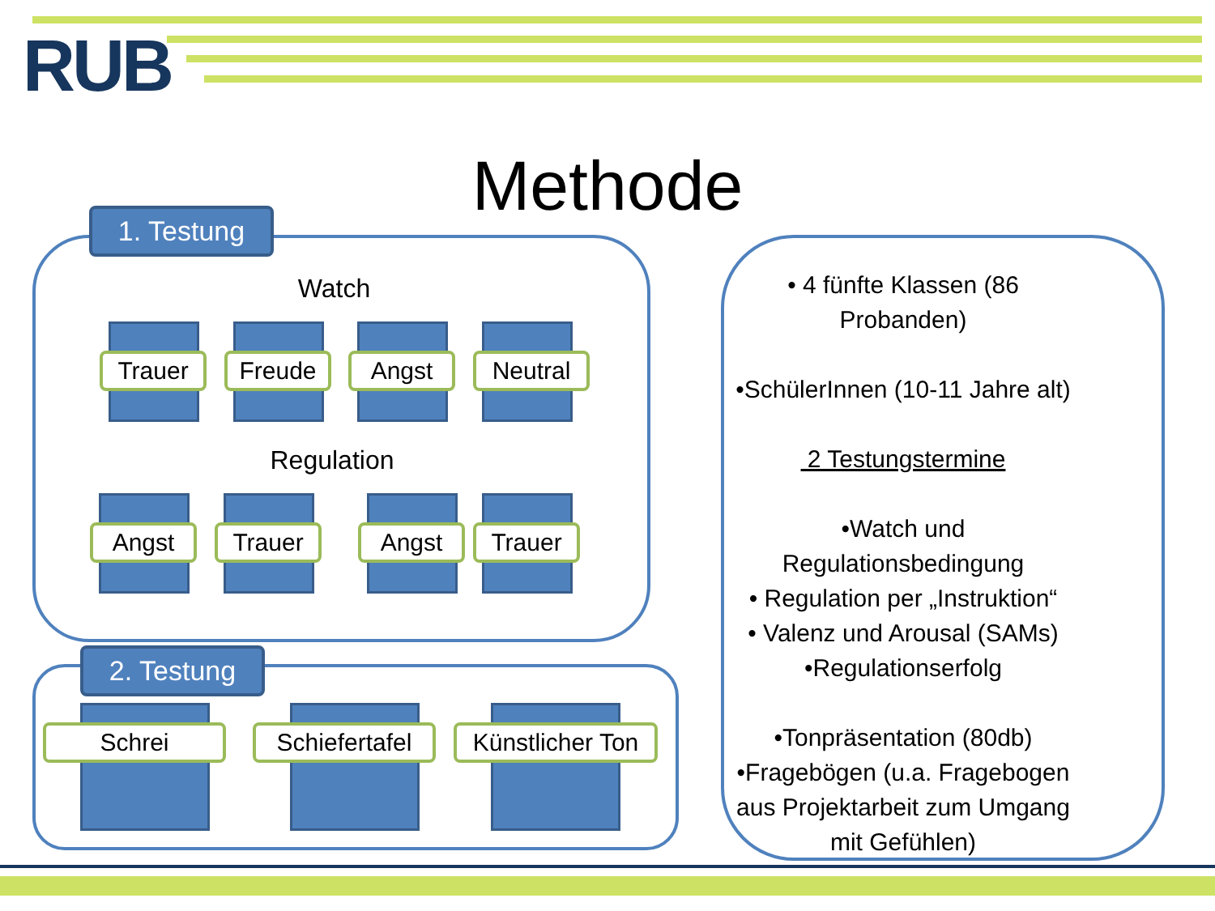RUB
Methode 1. Testung
Watch
Trauer Freude Angst Neutral
Regulation
Angst Trauer Angst Trauer
2. Testung
Schrei
Schiefertafel
Künstlicher Ton
• 4 fünfte Klassen (86 Probanden)
•SchülerInnen (10-11 Jahre alt)
2 Testungstermine
•Watch und Regulationsbedingung
• Regulation per „Instruktion“
• Valenz und Arousal (SAMs)
•Regulationserfolg
•Tonpräsentation (80db)
•Fragebögen (u.a. Fragebogen aus Projektarbeit zum Umgang mit Gefühlen)